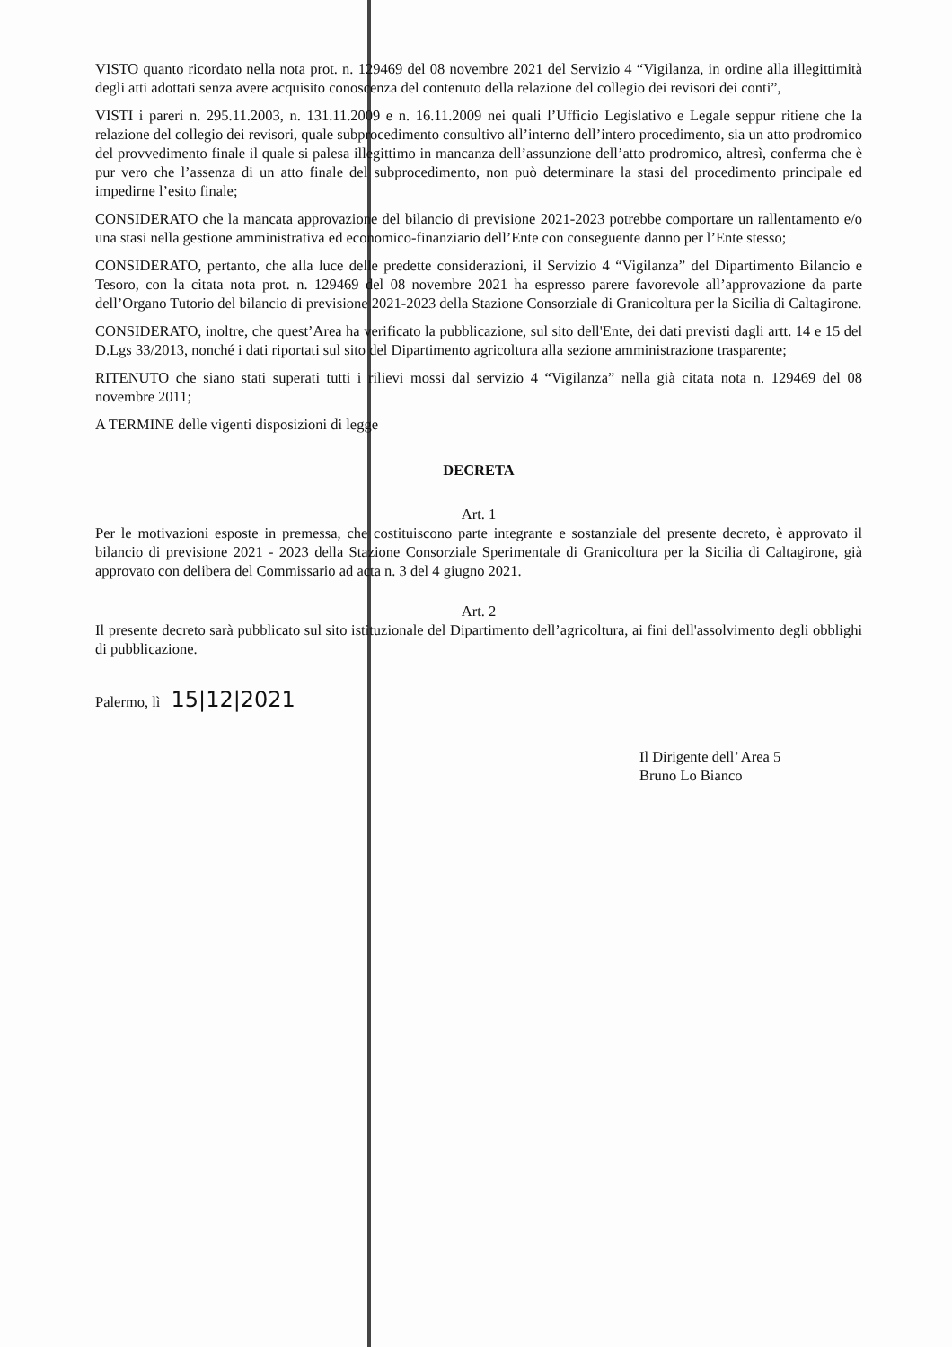VISTO quanto ricordato nella nota prot. n. 129469 del 08 novembre 2021 del Servizio 4 “Vigilanza, in ordine alla illegittimità degli atti adottati senza avere acquisito conoscenza del contenuto della relazione del collegio dei revisori dei conti”,
VISTI i pareri n. 295.11.2003, n. 131.11.2009 e n. 16.11.2009 nei quali l’Ufficio Legislativo e Legale seppur ritiene che la relazione del collegio dei revisori, quale subprocedimento consultivo all’interno dell’intero procedimento, sia un atto prodromico del provvedimento finale il quale si palesa illegittimo in mancanza dell’assunzione dell’atto prodromico, altresì, conferma che è pur vero che l’assenza di un atto finale del subprocedimento, non può determinare la stasi del procedimento principale ed impedirne l’esito finale;
CONSIDERATO che la mancata approvazione del bilancio di previsione 2021-2023 potrebbe comportare un rallentamento e/o una stasi nella gestione amministrativa ed economico-finanziario dell’Ente con conseguente danno per l’Ente stesso;
CONSIDERATO, pertanto, che alla luce delle predette considerazioni, il Servizio 4 “Vigilanza” del Dipartimento Bilancio e Tesoro, con la citata nota prot. n. 129469 del 08 novembre 2021 ha espresso parere favorevole all’approvazione da parte dell’Organo Tutorio del bilancio di previsione 2021-2023 della Stazione Consorziale di Granicoltura per la Sicilia di Caltagirone.
CONSIDERATO, inoltre, che quest’Area ha verificato la pubblicazione, sul sito dell'Ente, dei dati previsti dagli artt. 14 e 15 del D.Lgs 33/2013, nonché i dati riportati sul sito del Dipartimento agricoltura alla sezione amministrazione trasparente;
RITENUTO che siano stati superati tutti i rilievi mossi dal servizio 4 “Vigilanza” nella già citata nota n. 129469 del 08 novembre 2011;
A TERMINE delle vigenti disposizioni di legge
DECRETA
Art. 1
Per le motivazioni esposte in premessa, che costituiscono parte integrante e sostanziale del presente decreto, è approvato il bilancio di previsione 2021 - 2023 della Stazione Consorziale Sperimentale di Granicoltura per la Sicilia di Caltagirone, già approvato con delibera del Commissario ad acta n. 3 del 4 giugno 2021.
Art. 2
Il presente decreto sarà pubblicato sul sito istituzionale del Dipartimento dell’agricoltura, ai fini dell'assolvimento degli obblighi di pubblicazione.
Palermo, lì 15|12|2021
Il Dirigente dell’ Area 5
Bruno Lo Bianco